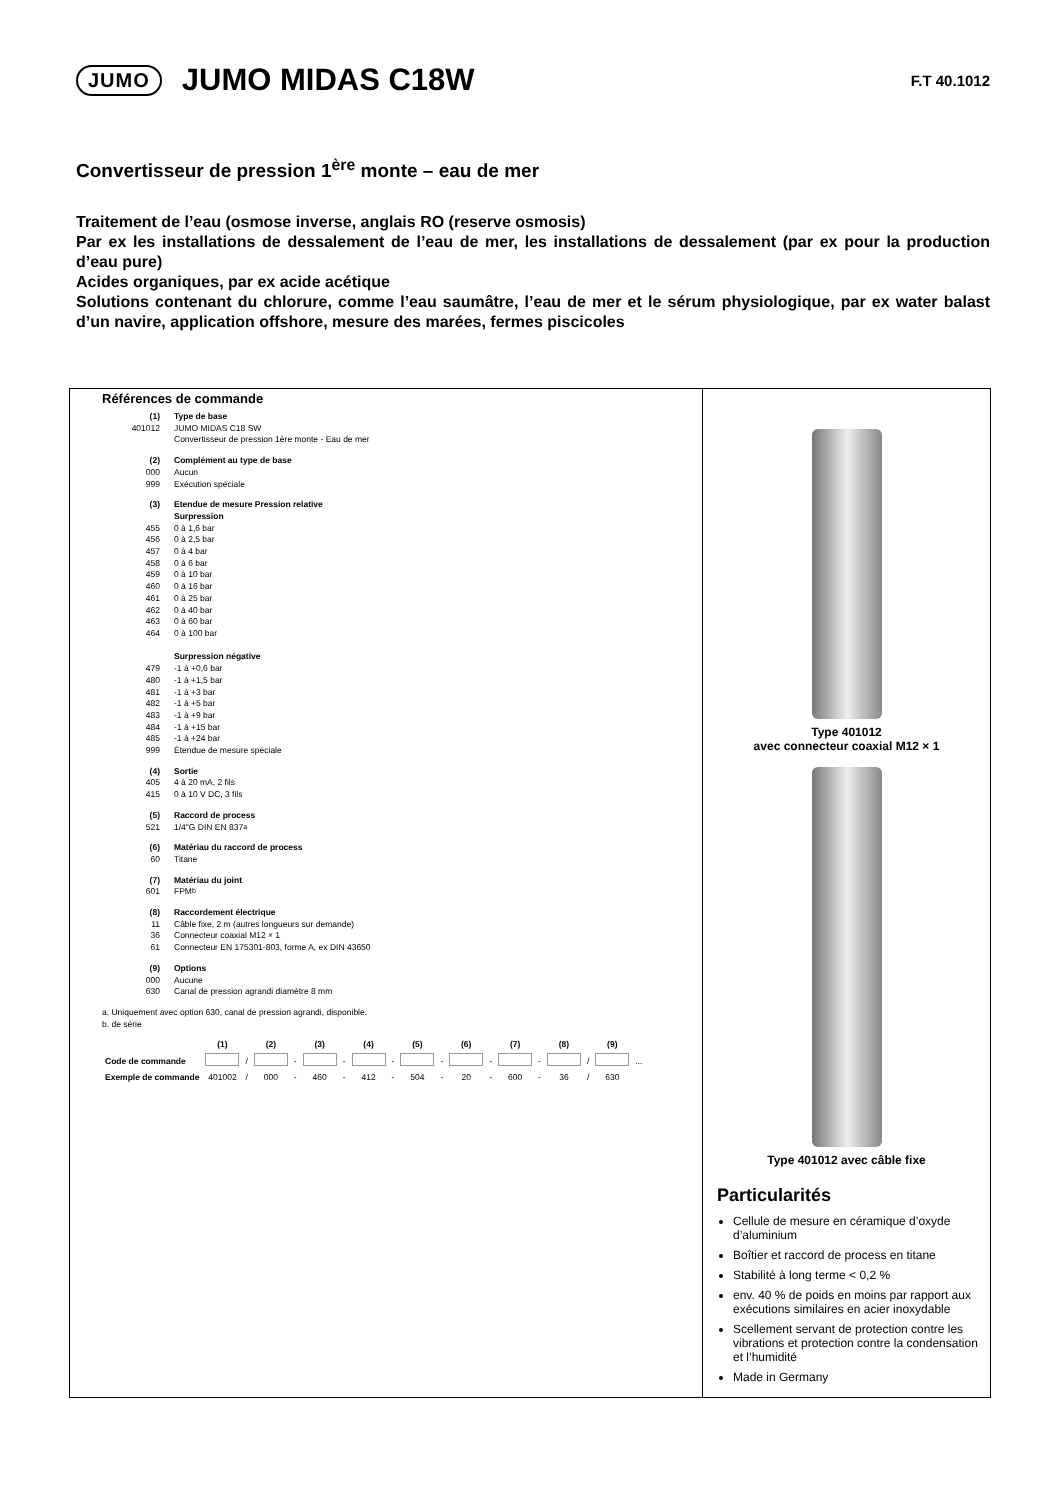JUMO JUMO MIDAS C18W F.T 40.1012
Convertisseur de pression 1<sup>ère</sup> monte – eau de mer
Traitement de l’eau (osmose inverse, anglais RO (reserve osmosis)
Par ex les installations de dessalement de l’eau de mer, les installations de dessalement (par ex pour la production d’eau pure)
Acides organiques, par ex acide acétique
Solutions contenant du chlorure, comme l’eau saumâtre, l’eau de mer et le sérum physiologique, par ex water balast d’un navire, application offshore, mesure des marées, fermes piscicoles
Références de commande
(1) Type de base
401012 JUMO MIDAS C18 SW
Convertisseur de pression 1ère monte - Eau de mer
(2) Complément au type de base
000 Aucun
999 Exécution spéciale
(3) Etendue de mesure Pression relative
Surpression
455 0 à 1,6 bar
456 0 à 2,5 bar
457 0 à 4 bar
458 0 à 6 bar
459 0 à 10 bar
460 0 à 16 bar
461 0 à 25 bar
462 0 à 40 bar
463 0 à 60 bar
464 0 à 100 bar
Surpression négative
479 -1 à +0,6 bar
480 -1 à +1,5 bar
481 -1 à +3 bar
482 -1 à +5 bar
483 -1 à +9 bar
484 -1 à +15 bar
485 -1 à +24 bar
999 Étendue de mesure spéciale
(4) Sortie
405 4 à 20 mA, 2 fils
415 0 à 10 V DC, 3 fils
(5) Raccord de process
521 1/4"G DIN EN 837<sup>a</sup>
(6) Matériau du raccord de process
60 Titane
(7) Matériau du joint
601 FPM<sup>b</sup>
(8) Raccordement électrique
11 Câble fixe, 2 m (autres longueurs sur demande)
36 Connecteur coaxial M12 × 1
61 Connecteur EN 175301-803, forme A, ex DIN 43650
(9) Options
000 Aucune
630 Canal de pression agrandi diamètre 8 mm
a. Uniquement avec option 630, canal de pression agrandi, disponible.
b. de série
| | (1) | | (2) | | (3) | | (4) | | (5) | | (6) | | (7) | | (8) | | (9) | |
| --- | --- | --- | --- | --- | --- | --- | --- | --- | --- | --- | --- | --- | --- | --- | --- | --- | --- | --- |
| Code de commande | | / | | - | | - | | - | | - | | - | | - | | / | | ... |
| Exemple de commande | 401002 | / | 000 | - | 460 | - | 412 | - | 504 | - | 20 | - | 600 | - | 36 | / | 630 | |
Type 401012
avec connecteur coaxial M12 × 1
Type 401012 avec câble fixe
Particularités
Cellule de mesure en céramique d’oxyde d’aluminium
Boîtier et raccord de process en titane
Stabilité à long terme < 0,2 %
env. 40 % de poids en moins par rapport aux exécutions similaires en acier inoxydable
Scellement servant de protection contre les vibrations et protection contre la condensation et l’humidité
Made in Germany